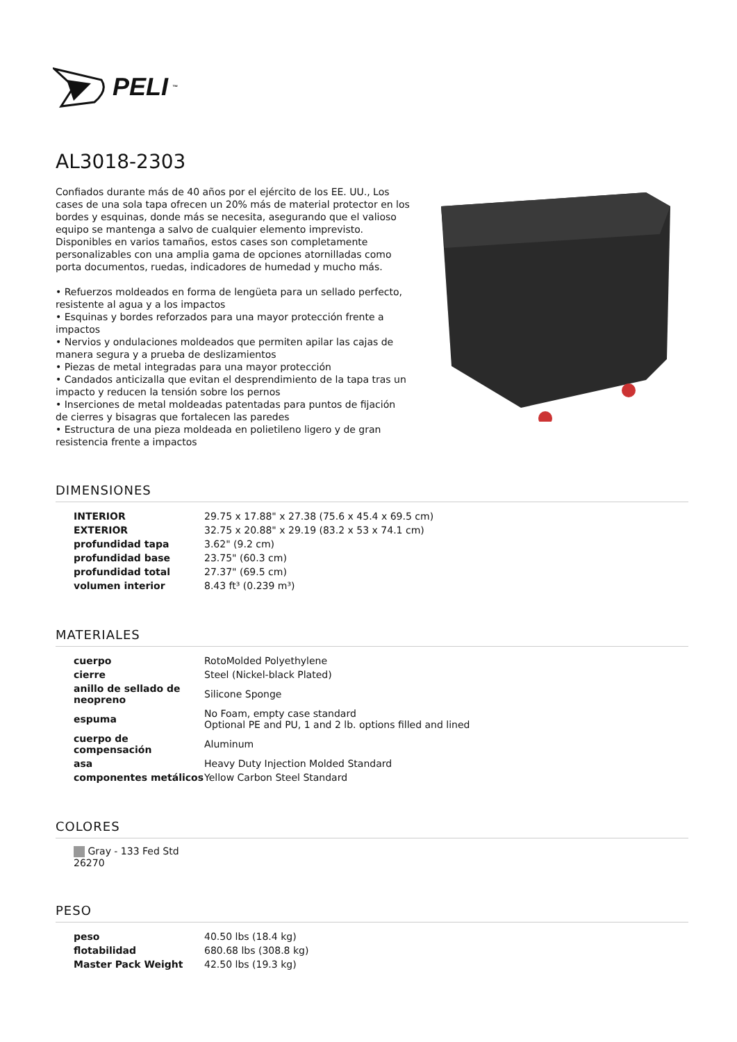PELI<sup>™</sup>
AL3018-2303
Confiados durante más de 40 años por el ejército de los EE. UU., Los cases de una sola tapa ofrecen un 20% más de material protector en los bordes y esquinas, donde más se necesita, asegurando que el valioso equipo se mantenga a salvo de cualquier elemento imprevisto. Disponibles en varios tamaños, estos cases son completamente personalizables con una amplia gama de opciones atornilladas como porta documentos, ruedas, indicadores de humedad y mucho más.
• Refuerzos moldeados en forma de lengüeta para un sellado perfecto, resistente al agua y a los impactos
• Esquinas y bordes reforzados para una mayor protección frente a impactos
• Nervios y ondulaciones moldeados que permiten apilar las cajas de manera segura y a prueba de deslizamientos
• Piezas de metal integradas para una mayor protección
• Candados anticizalla que evitan el desprendimiento de la tapa tras un impacto y reducen la tensión sobre los pernos
• Inserciones de metal moldeadas patentadas para puntos de fijación de cierres y bisagras que fortalecen las paredes
• Estructura de una pieza moldeada en polietileno ligero y de gran resistencia frente a impactos
DIMENSIONES
| INTERIOR | 29.75 x 17.88" x 27.38 (75.6 x 45.4 x 69.5 cm) |
| EXTERIOR | 32.75 x 20.88" x 29.19 (83.2 x 53 x 74.1 cm) |
| profundidad tapa | 3.62" (9.2 cm) |
| profundidad base | 23.75" (60.3 cm) |
| profundidad total | 27.37" (69.5 cm) |
| volumen interior | 8.43 ft³ (0.239 m³) |
MATERIALES
| cuerpo | RotoMolded Polyethylene |
| cierre | Steel (Nickel-black Plated) |
| anillo de sellado de neopreno | Silicone Sponge |
| espuma | No Foam, empty case standard Optional PE and PU, 1 and 2 lb. options filled and lined |
| cuerpo de compensación | Aluminum |
| asa | Heavy Duty Injection Molded Standard |
| componentes metálicos | Yellow Carbon Steel Standard |
COLORES
Gray - 133 Fed Std 26270
PESO
| peso | 40.50 lbs (18.4 kg) |
| flotabilidad | 680.68 lbs (308.8 kg) |
| Master Pack Weight | 42.50 lbs (19.3 kg) |